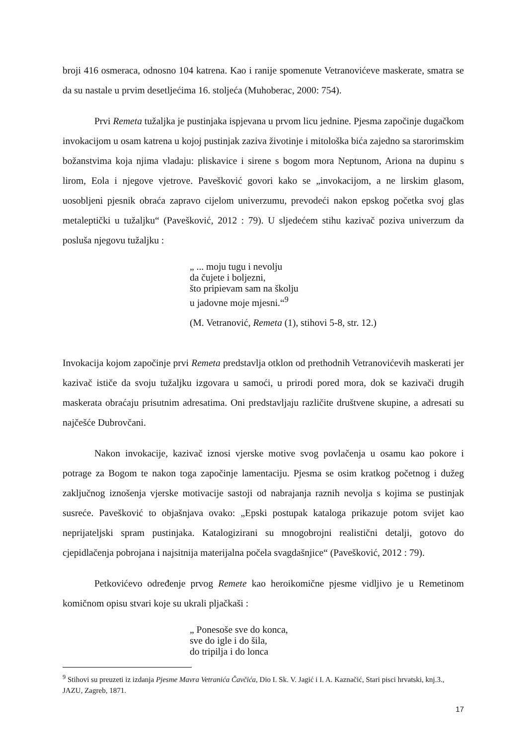broji 416 osmeraca, odnosno 104 katrena. Kao i ranije spomenute Vetranovićeve maskerate, smatra se da su nastale u prvim desetljećima 16. stoljeća (Muhoberac, 2000: 754).
Prvi Remeta tužaljka je pustinjaka ispjevana u prvom licu jednine. Pjesma započinje dugačkom invokacijom u osam katrena u kojoj pustinjak zaziva životinje i mitološka bića zajedno sa starorimskim božanstvima koja njima vladaju: pliskavice i sirene s bogom mora Neptunom, Ariona na dupinu s lirom, Eola i njegove vjetrove. Pavešković govori kako se „invokacijom, a ne lirskim glasom, uosobljeni pjesnik obraća zapravo cijelom univerzumu, prevodeći nakon epskog početka svoj glas metaleptički u tužaljku“ (Pavešković, 2012 : 79). U sljedećem stihu kazivač poziva univerzum da posluša njegovu tužaljku :
„ ... moju tugu i nevolju
da čujete i boljezni,
što pripievam sam na školju
u jadovne moje mjesni.“<sup>9</sup>
(M. Vetranović, Remeta (1), stihovi 5-8, str. 12.)
Invokacija kojom započinje prvi Remeta predstavlja otklon od prethodnih Vetranovićevih maskerati jer kazivač ističe da svoju tužaljku izgovara u samoći, u prirodi pored mora, dok se kazivači drugih maskerata obraćaju prisutnim adresatima. Oni predstavljaju različite društvene skupine, a adresati su najčešće Dubrovčani.
Nakon invokacije, kazivač iznosi vjerske motive svog povlačenja u osamu kao pokore i potrage za Bogom te nakon toga započinje lamentaciju. Pjesma se osim kratkog početnog i dužeg zaključnog iznošenja vjerske motivacije sastoji od nabrajanja raznih nevolja s kojima se pustinjak susreće. Pavešković to objašnjava ovako: „Epski postupak kataloga prikazuje potom svijet kao neprijateljski spram pustinjaka. Katalogizirani su mnogobrojni realistični detalji, gotovo do cjepidlačenja pobrojana i najsitnija materijalna počela svagdašnjice“ (Pavešković, 2012 : 79).
Petkovićevo određenje prvog Remete kao heroikomične pjesme vidljivo je u Remetinom komičnom opisu stvari koje su ukrali pljačkaši :
„ Ponesoše sve do konca,
sve do igle i do šila,
do tripilja i do lonca
<sup>9</sup> Stihovi su preuzeti iz izdanja Pjesme Mavra Vetranića Čavčića, Dio I. Sk. V. Jagić i I. A. Kaznačić, Stari pisci hrvatski, knj.3., JAZU, Zagreb, 1871.
17